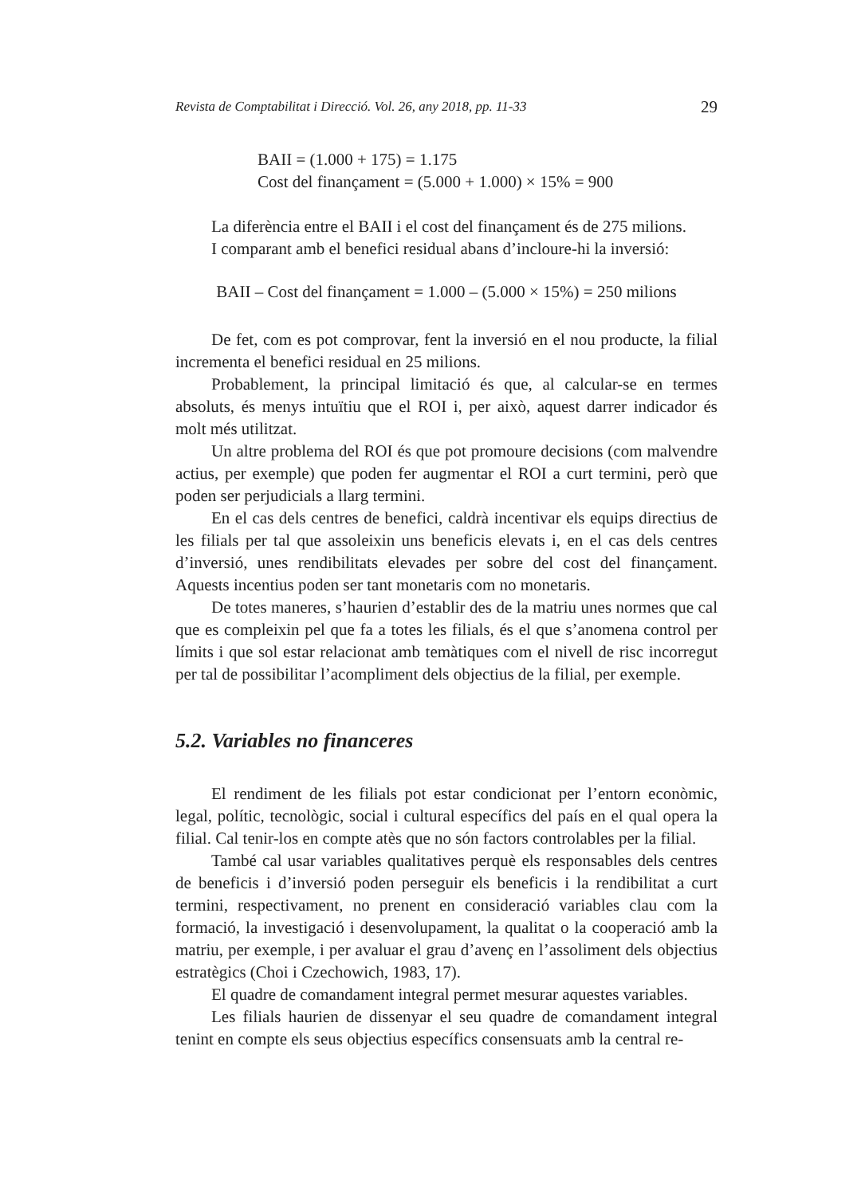Revista de Comptabilitat i Direcció. Vol. 26, any 2018, pp. 11-33 29
BAII = (1.000 + 175) = 1.175
Cost del finançament = (5.000 + 1.000) × 15% = 900
La diferència entre el BAII i el cost del finançament és de 275 milions.
I comparant amb el benefici residual abans d’incloure-hi la inversió:
BAII – Cost del finançament = 1.000 – (5.000 × 15%) = 250 milions
De fet, com es pot comprovar, fent la inversió en el nou producte, la filial incrementa el benefici residual en 25 milions.
Probablement, la principal limitació és que, al calcular-se en termes absoluts, és menys intuïtiu que el ROI i, per això, aquest darrer indicador és molt més utilitzat.
Un altre problema del ROI és que pot promoure decisions (com malvendre actius, per exemple) que poden fer augmentar el ROI a curt termini, però que poden ser perjudicials a llarg termini.
En el cas dels centres de benefici, caldrà incentivar els equips directius de les filials per tal que assoleixin uns beneficis elevats i, en el cas dels centres d’inversió, unes rendibilitats elevades per sobre del cost del finançament. Aquests incentius poden ser tant monetaris com no monetaris.
De totes maneres, s’haurien d’establir des de la matriu unes normes que cal que es compleixin pel que fa a totes les filials, és el que s’anomena control per límits i que sol estar relacionat amb temàtiques com el nivell de risc incorregut per tal de possibilitar l’acompliment dels objectius de la filial, per exemple.
5.2. Variables no financeres
El rendiment de les filials pot estar condicionat per l’entorn econòmic, legal, polític, tecnològic, social i cultural específics del país en el qual opera la filial. Cal tenir-los en compte atès que no són factors controlables per la filial.
També cal usar variables qualitatives perquè els responsables dels centres de beneficis i d’inversió poden perseguir els beneficis i la rendibilitat a curt termini, respectivament, no prenent en consideració variables clau com la formació, la investigació i desenvolupament, la qualitat o la cooperació amb la matriu, per exemple, i per avaluar el grau d’avenç en l’assoliment dels objectius estratègics (Choi i Czechowich, 1983, 17).
El quadre de comandament integral permet mesurar aquestes variables.
Les filials haurien de dissenyar el seu quadre de comandament integral tenint en compte els seus objectius específics consensuats amb la central re-